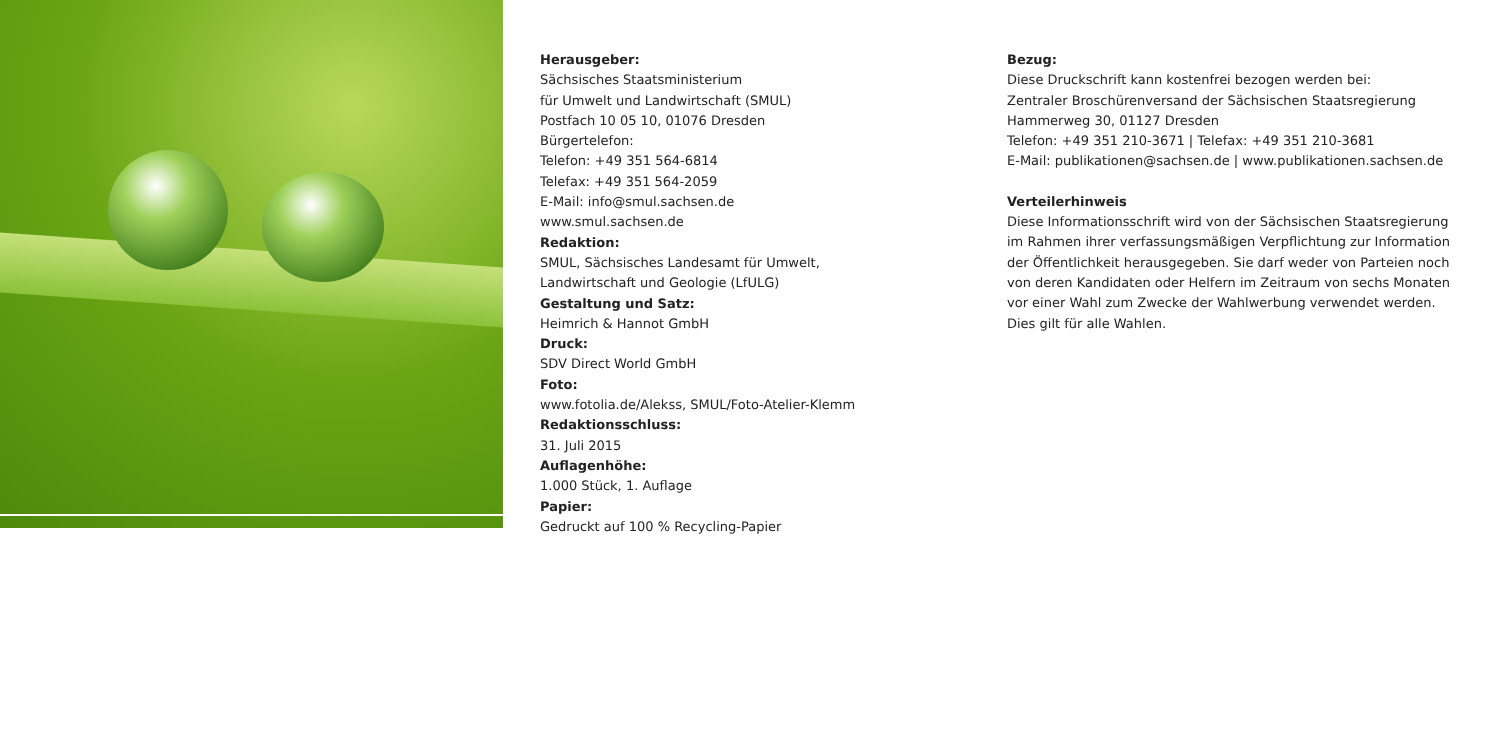Herausgeber:
Sächsisches Staatsministerium
für Umwelt und Landwirtschaft (SMUL)
Postfach 10 05 10, 01076 Dresden
Bürgertelefon:
Telefon: +49 351 564-6814
Telefax: +49 351 564-2059
E-Mail: info@smul.sachsen.de
www.smul.sachsen.de
Redaktion:
SMUL, Sächsisches Landesamt für Umwelt,
Landwirtschaft und Geologie (LfULG)
Gestaltung und Satz:
Heimrich & Hannot GmbH
Druck:
SDV Direct World GmbH
Foto:
www.fotolia.de/Alekss, SMUL/Foto-Atelier-Klemm
Redaktionsschluss:
31. Juli 2015
Auflagenhöhe:
1.000 Stück, 1. Auflage
Papier:
Gedruckt auf 100 % Recycling-Papier
Bezug:
Diese Druckschrift kann kostenfrei bezogen werden bei:
Zentraler Broschürenversand der Sächsischen Staatsregierung
Hammerweg 30, 01127 Dresden
Telefon: +49 351 210-3671 | Telefax: +49 351 210-3681
E-Mail: publikationen@sachsen.de | www.publikationen.sachsen.de
Verteilerhinweis
Diese Informationsschrift wird von der Sächsischen Staatsregierung im Rahmen ihrer verfassungsmäßigen Verpflichtung zur Information der Öffentlichkeit herausgegeben. Sie darf weder von Parteien noch von deren Kandidaten oder Helfern im Zeitraum von sechs Monaten vor einer Wahl zum Zwecke der Wahlwerbung verwendet werden. Dies gilt für alle Wahlen.